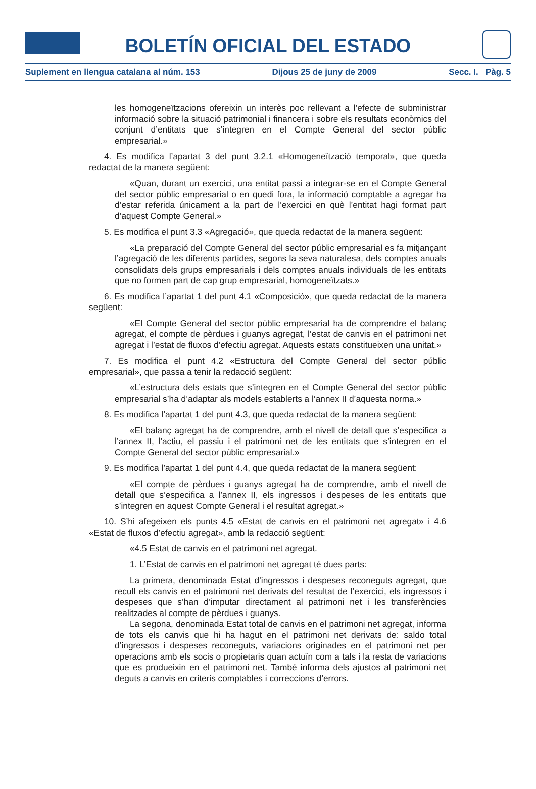BOLETÍN OFICIAL DEL ESTADO
Suplement en llengua catalana al núm. 153 Dijous 25 de juny de 2009 Secc. I. Pàg. 5
les homogeneïtzacions ofereixin un interès poc rellevant a l’efecte de subministrar informació sobre la situació patrimonial i financera i sobre els resultats econòmics del conjunt d’entitats que s’integren en el Compte General del sector públic empresarial.»
4. Es modifica l’apartat 3 del punt 3.2.1 «Homogeneïtzació temporal», que queda redactat de la manera següent:
«Quan, durant un exercici, una entitat passi a integrar-se en el Compte General del sector públic empresarial o en quedi fora, la informació comptable a agregar ha d’estar referida únicament a la part de l’exercici en què l’entitat hagi format part d’aquest Compte General.»
5. Es modifica el punt 3.3 «Agregació», que queda redactat de la manera següent:
«La preparació del Compte General del sector públic empresarial es fa mitjançant l’agregació de les diferents partides, segons la seva naturalesa, dels comptes anuals consolidats dels grups empresarials i dels comptes anuals individuals de les entitats que no formen part de cap grup empresarial, homogeneïtzats.»
6. Es modifica l’apartat 1 del punt 4.1 «Composició», que queda redactat de la manera següent:
«El Compte General del sector públic empresarial ha de comprendre el balanç agregat, el compte de pèrdues i guanys agregat, l’estat de canvis en el patrimoni net agregat i l’estat de fluxos d’efectiu agregat. Aquests estats constitueixen una unitat.»
7. Es modifica el punt 4.2 «Estructura del Compte General del sector públic empresarial», que passa a tenir la redacció següent:
«L’estructura dels estats que s’integren en el Compte General del sector públic empresarial s’ha d’adaptar als models establerts a l’annex II d’aquesta norma.»
8. Es modifica l’apartat 1 del punt 4.3, que queda redactat de la manera següent:
«El balanç agregat ha de comprendre, amb el nivell de detall que s’especifica a l’annex II, l’actiu, el passiu i el patrimoni net de les entitats que s’integren en el Compte General del sector públic empresarial.»
9. Es modifica l’apartat 1 del punt 4.4, que queda redactat de la manera següent:
«El compte de pèrdues i guanys agregat ha de comprendre, amb el nivell de detall que s’especifica a l’annex II, els ingressos i despeses de les entitats que s’integren en aquest Compte General i el resultat agregat.»
10. S’hi afegeixen els punts 4.5 «Estat de canvis en el patrimoni net agregat» i 4.6 «Estat de fluxos d’efectiu agregat», amb la redacció següent:
«4.5 Estat de canvis en el patrimoni net agregat.
1. L’Estat de canvis en el patrimoni net agregat té dues parts:
La primera, denominada Estat d’ingressos i despeses reconeguts agregat, que recull els canvis en el patrimoni net derivats del resultat de l’exercici, els ingressos i despeses que s’han d’imputar directament al patrimoni net i les transferències realitzades al compte de pèrdues i guanys.
La segona, denominada Estat total de canvis en el patrimoni net agregat, informa de tots els canvis que hi ha hagut en el patrimoni net derivats de: saldo total d’ingressos i despeses reconeguts, variacions originades en el patrimoni net per operacions amb els socis o propietaris quan actuïn com a tals i la resta de variacions que es produeixin en el patrimoni net. També informa dels ajustos al patrimoni net deguts a canvis en criteris comptables i correccions d’errors.